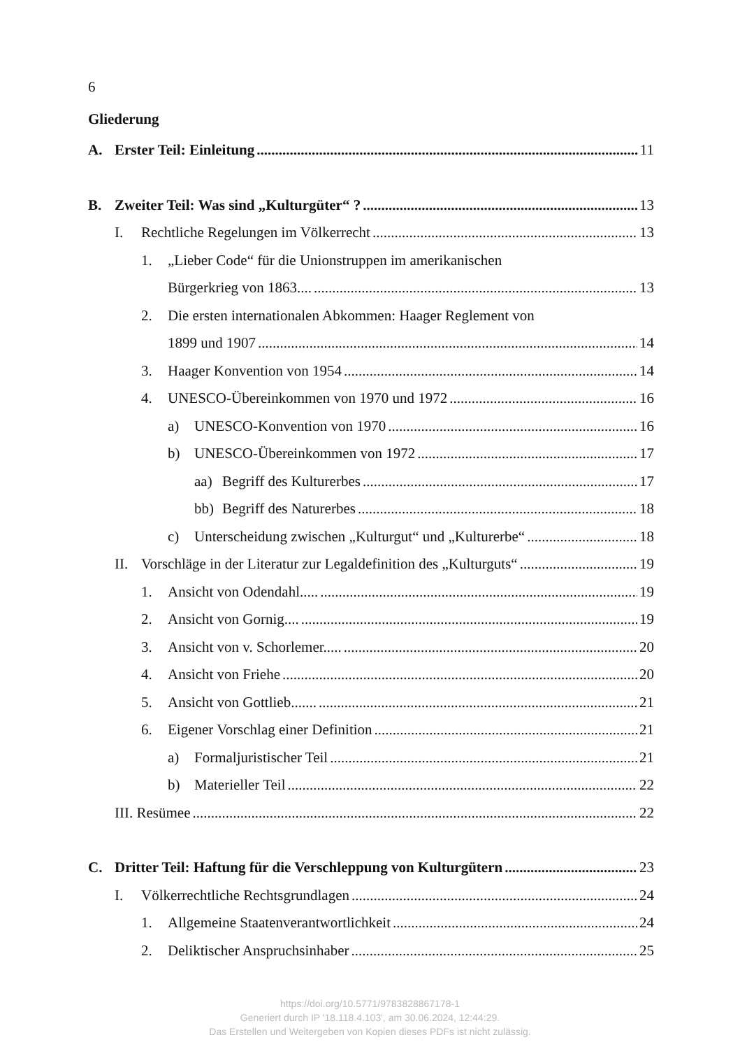6
Gliederung
A. Erster Teil: Einleitung 11
B. Zweiter Teil: Was sind „Kulturgüter“ ? 13
I. Rechtliche Regelungen im Völkerrecht 13
1. „Lieber Code“ für die Unionstruppen im amerikanischen
Bürgerkrieg von 1863.... 13
2. Die ersten internationalen Abkommen: Haager Reglement von
1899 und 1907 14
3. Haager Konvention von 1954 14
4. UNESCO-Übereinkommen von 1970 und 1972 16
a) UNESCO-Konvention von 1970 16
b) UNESCO-Übereinkommen von 1972 17
aa) Begriff des Kulturerbes 17
bb) Begriff des Naturerbes 18
c) Unterscheidung zwischen „Kulturgut“ und „Kulturerbe“ 18
II. Vorschläge in der Literatur zur Legaldefinition des „Kulturguts“ 19
1. Ansicht von Odendahl..... 19
2. Ansicht von Gornig.... 19
3. Ansicht von v. Schorlemer..... 20
4. Ansicht von Friehe 20
5. Ansicht von Gottlieb....... 21
6. Eigener Vorschlag einer Definition 21
a) Formaljuristischer Teil 21
b) Materieller Teil 22
III. Resümee 22
C. Dritter Teil: Haftung für die Verschleppung von Kulturgütern 23
I. Völkerrechtliche Rechtsgrundlagen 24
1. Allgemeine Staatenverantwortlichkeit 24
2. Deliktischer Anspruchsinhaber 25
https://doi.org/10.5771/9783828867178-1
Generiert durch IP '18.118.4.103', am 30.06.2024, 12:44:29.
Das Erstellen und Weitergeben von Kopien dieses PDFs ist nicht zulässig.